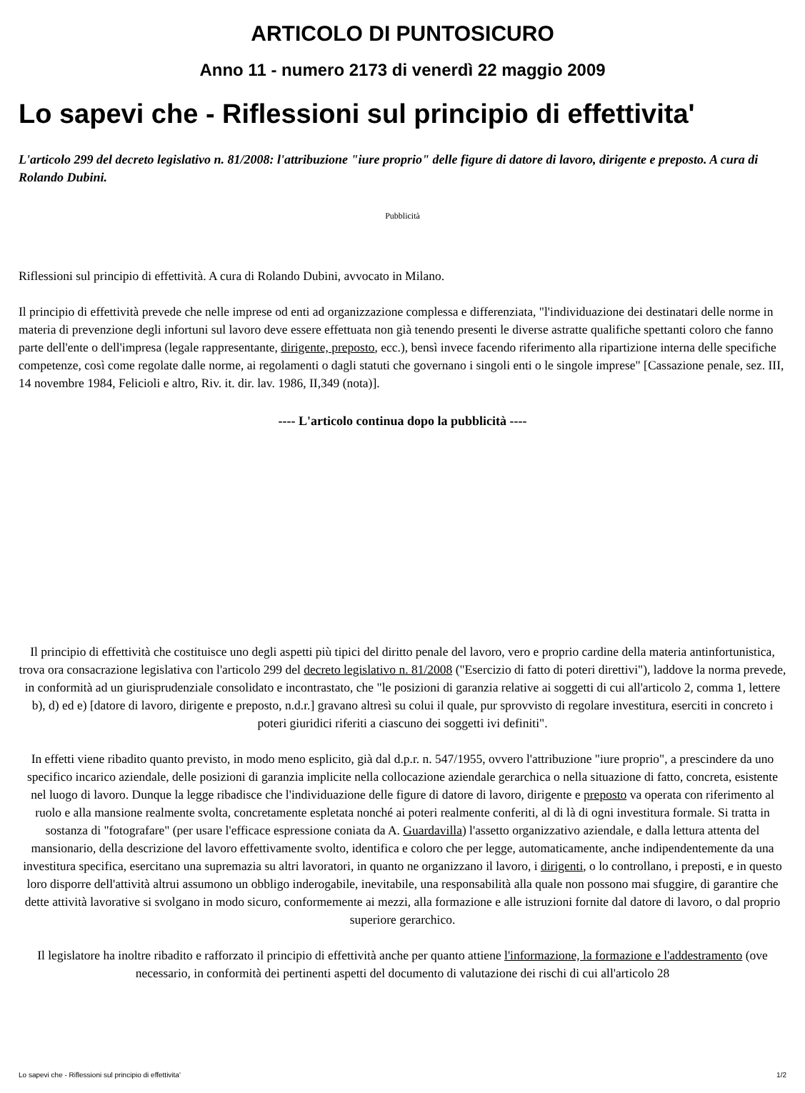ARTICOLO DI PUNTOSICURO
Anno 11 - numero 2173 di venerdì 22 maggio 2009
Lo sapevi che - Riflessioni sul principio di effettivita'
L'articolo 299 del decreto legislativo n. 81/2008: l'attribuzione "iure proprio" delle figure di datore di lavoro, dirigente e preposto. A cura di Rolando Dubini.
Pubblicità
Riflessioni sul principio di effettività. A cura di Rolando Dubini, avvocato in Milano.
Il principio di effettività prevede che nelle imprese od enti ad organizzazione complessa e differenziata, "l'individuazione dei destinatari delle norme in materia di prevenzione degli infortuni sul lavoro deve essere effettuata non già tenendo presenti le diverse astratte qualifiche spettanti coloro che fanno parte dell'ente o dell'impresa (legale rappresentante, dirigente, preposto, ecc.), bensì invece facendo riferimento alla ripartizione interna delle specifiche competenze, così come regolate dalle norme, ai regolamenti o dagli statuti che governano i singoli enti o le singole imprese" [Cassazione penale, sez. III, 14 novembre 1984, Felicioli e altro, Riv. it. dir. lav. 1986, II,349 (nota)].
---- L'articolo continua dopo la pubblicità ----
Il principio di effettività che costituisce uno degli aspetti più tipici del diritto penale del lavoro, vero e proprio cardine della materia antinfortunistica, trova ora consacrazione legislativa con l'articolo 299 del decreto legislativo n. 81/2008 ("Esercizio di fatto di poteri direttivi"), laddove la norma prevede, in conformità ad un giurisprudenziale consolidato e incontrastato, che "le posizioni di garanzia relative ai soggetti di cui all'articolo 2, comma 1, lettere b), d) ed e) [datore di lavoro, dirigente e preposto, n.d.r.] gravano altresì su colui il quale, pur sprovvisto di regolare investitura, eserciti in concreto i poteri giuridici riferiti a ciascuno dei soggetti ivi definiti".
In effetti viene ribadito quanto previsto, in modo meno esplicito, già dal d.p.r. n. 547/1955, ovvero l'attribuzione "iure proprio", a prescindere da uno specifico incarico aziendale, delle posizioni di garanzia implicite nella collocazione aziendale gerarchica o nella situazione di fatto, concreta, esistente nel luogo di lavoro. Dunque la legge ribadisce che l'individuazione delle figure di datore di lavoro, dirigente e preposto va operata con riferimento al ruolo e alla mansione realmente svolta, concretamente espletata nonché ai poteri realmente conferiti, al di là di ogni investitura formale. Si tratta in sostanza di "fotografare" (per usare l'efficace espressione coniata da A. Guardavilla) l'assetto organizzativo aziendale, e dalla lettura attenta del mansionario, della descrizione del lavoro effettivamente svolto, identifica e coloro che per legge, automaticamente, anche indipendentemente da una investitura specifica, esercitano una supremazia su altri lavoratori, in quanto ne organizzano il lavoro, i dirigenti, o lo controllano, i preposti, e in questo loro disporre dell'attività altrui assumono un obbligo inderogabile, inevitabile, una responsabilità alla quale non possono mai sfuggire, di garantire che dette attività lavorative si svolgano in modo sicuro, conformemente ai mezzi, alla formazione e alle istruzioni fornite dal datore di lavoro, o dal proprio superiore gerarchico.
Il legislatore ha inoltre ribadito e rafforzato il principio di effettività anche per quanto attiene l'informazione, la formazione e l'addestramento (ove necessario, in conformità dei pertinenti aspetti del documento di valutazione dei rischi di cui all'articolo 28
Lo sapevi che - Riflessioni sul principio di effettivita' 1/2